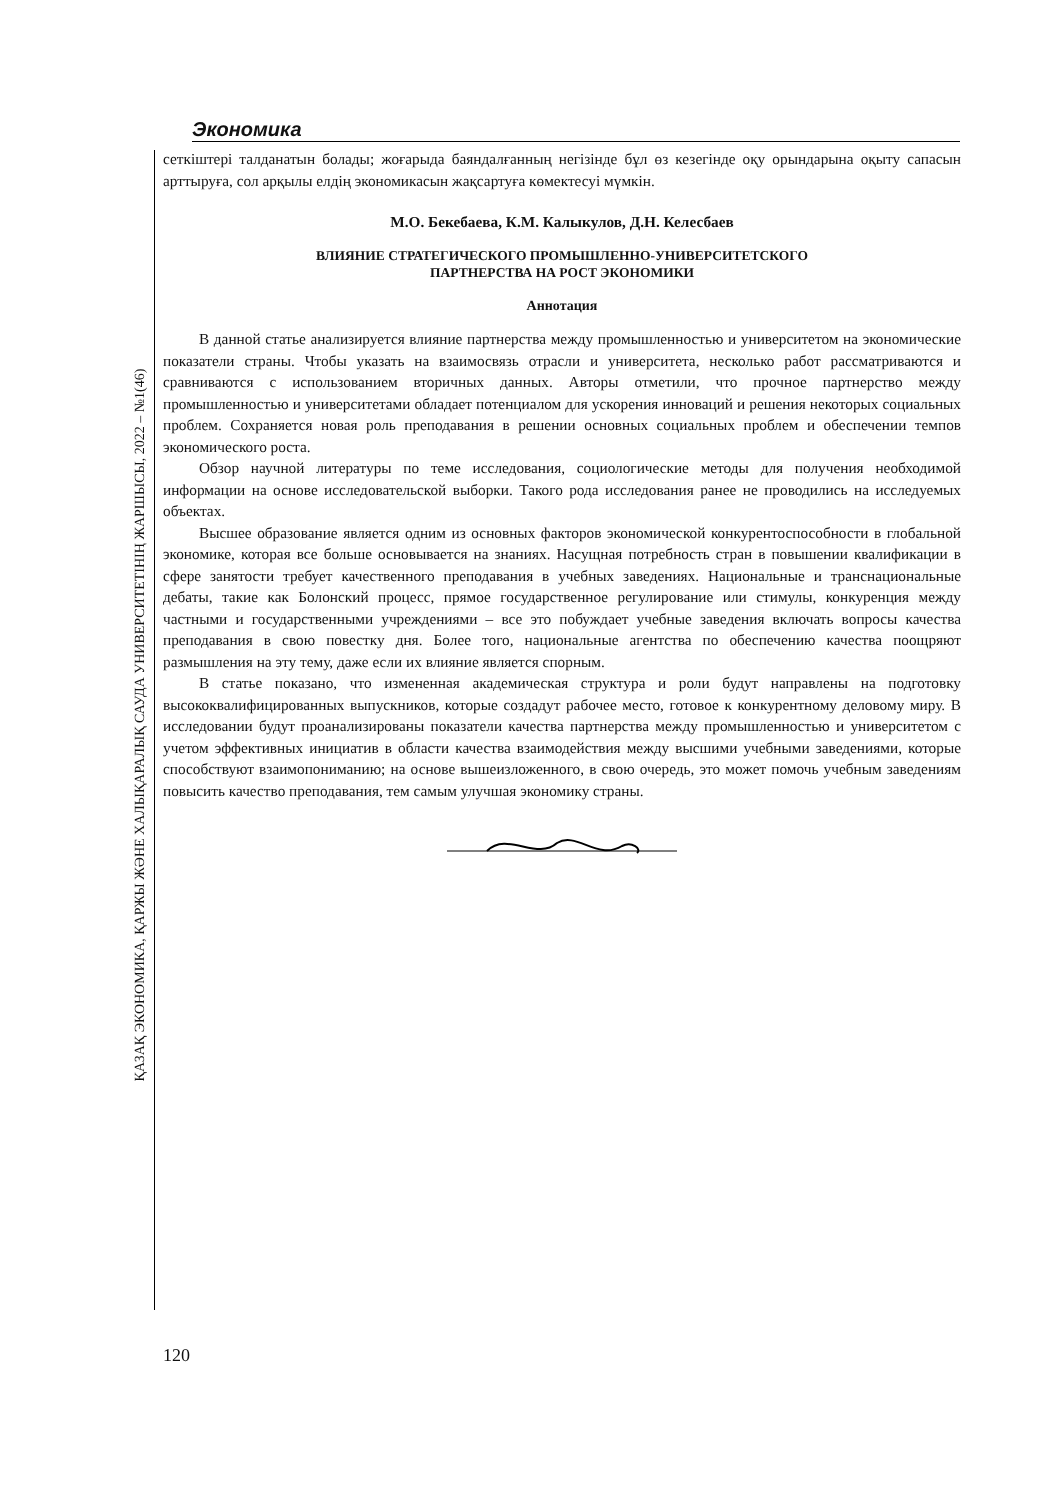ҚАЗАҚ ЭКОНОМИКА, ҚАРЖЫ ЖӘНЕ ХАЛЫҚАРАЛЫҚ САУДА УНИВЕРСИТЕТІНІҢ ЖАРШЫСЫ, 2022 – №1(46)
Экономика
сеткіштері талданатын болады; жоғарыда баяндалғанның негізінде бұл өз кезегінде оқу орындарына оқыту сапасын арттыруға, сол арқылы елдің экономикасын жақсартуға көмектесуі мүмкін.
М.О. Бекебаева, К.М. Калыкулов, Д.Н. Келесбаев
ВЛИЯНИЕ СТРАТЕГИЧЕСКОГО ПРОМЫШЛЕННО-УНИВЕРСИТЕТСКОГО
ПАРТНЕРСТВА НА РОСТ ЭКОНОМИКИ
Аннотация
В данной статье анализируется влияние партнерства между промышленностью и университетом на экономические показатели страны. Чтобы указать на взаимосвязь отрасли и университета, несколько работ рассматриваются и сравниваются с использованием вторичных данных. Авторы отметили, что прочное партнерство между промышленностью и университетами обладает потенциалом для ускорения инноваций и решения некоторых социальных проблем. Сохраняется новая роль преподавания в решении основных социальных проблем и обеспечении темпов экономического роста.
Обзор научной литературы по теме исследования, социологические методы для получения необходимой информации на основе исследовательской выборки. Такого рода исследования ранее не проводились на исследуемых объектах.
Высшее образование является одним из основных факторов экономической конкурентоспособности в глобальной экономике, которая все больше основывается на знаниях. Насущная потребность стран в повышении квалификации в сфере занятости требует качественного преподавания в учебных заведениях. Национальные и транснациональные дебаты, такие как Болонский процесс, прямое государственное регулирование или стимулы, конкуренция между частными и государственными учреждениями – все это побуждает учебные заведения включать вопросы качества преподавания в свою повестку дня. Более того, национальные агентства по обеспечению качества поощряют размышления на эту тему, даже если их влияние является спорным.
В статье показано, что измененная академическая структура и роли будут направлены на подготовку высококвалифицированных выпускников, которые создадут рабочее место, готовое к конкурентному деловому миру. В исследовании будут проанализированы показатели качества партнерства между промышленностью и университетом с учетом эффективных инициатив в области качества взаимодействия между высшими учебными заведениями, которые способствуют взаимопониманию; на основе вышеизложенного, в свою очередь, это может помочь учебным заведениям повысить качество преподавания, тем самым улучшая экономику страны.
120